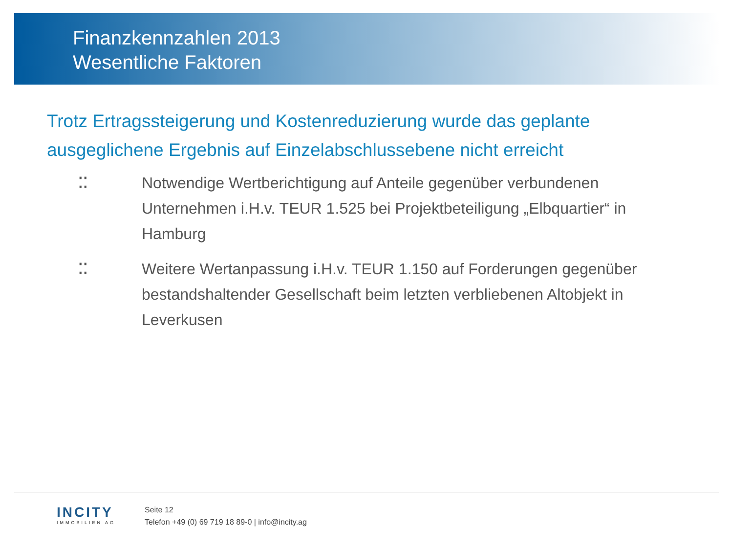Finanzkennzahlen 2013
Wesentliche Faktoren
Trotz Ertragssteigerung und Kostenreduzierung wurde das geplante ausgeglichene Ergebnis auf Einzelabschlussebene nicht erreicht
⁚⁚ Notwendige Wertberichtigung auf Anteile gegenüber verbundenen Unternehmen i.H.v. TEUR 1.525 bei Projektbeteiligung „Elbquartier“ in Hamburg
⁚⁚ Weitere Wertanpassung i.H.v. TEUR 1.150 auf Forderungen gegenüber bestandshaltender Gesellschaft beim letzten verbliebenen Altobjekt in Leverkusen
INCITY
IMMOBILIEN AG
Seite 12
Telefon +49 (0) 69 719 18 89-0 | info@incity.ag